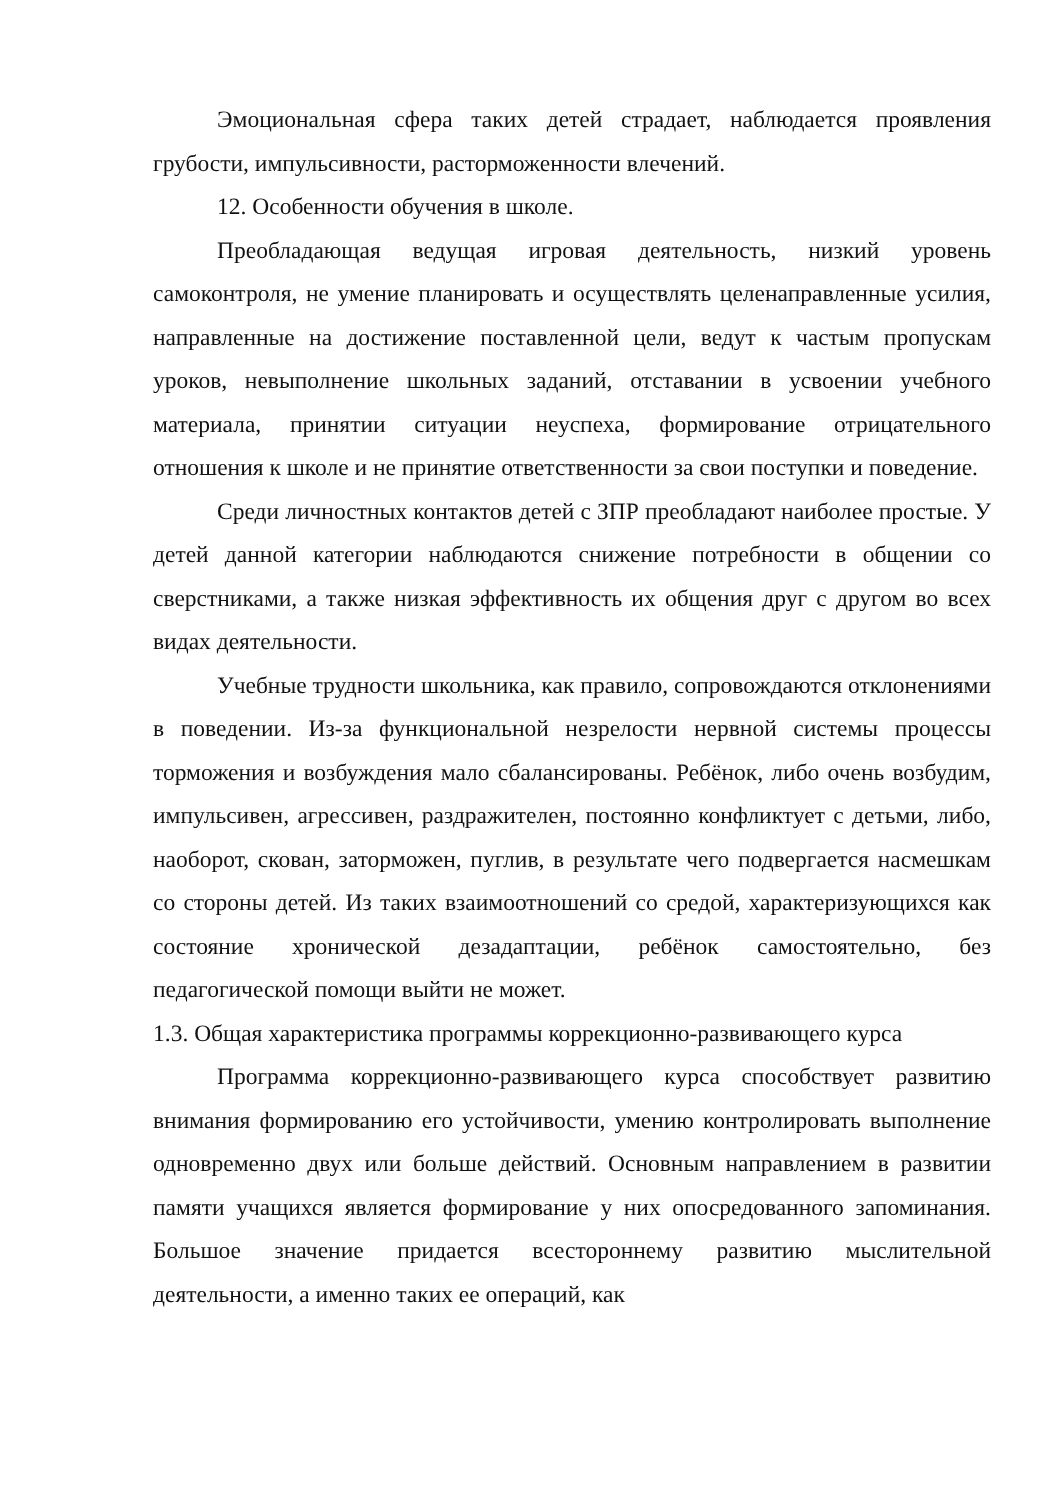Эмоциональная сфера таких детей страдает, наблюдается проявления грубости, импульсивности, расторможенности влечений.
12. Особенности обучения в школе.
Преобладающая ведущая игровая деятельность, низкий уровень самоконтроля, не умение планировать и осуществлять целенаправленные усилия, направленные на достижение поставленной цели, ведут к частым пропускам уроков, невыполнение школьных заданий, отставании в усвоении учебного материала, принятии ситуации неуспеха, формирование отрицательного отношения к школе и не принятие ответственности за свои поступки и поведение.
Среди личностных контактов детей с ЗПР преобладают наиболее простые. У детей данной категории наблюдаются снижение потребности в общении со сверстниками, а также низкая эффективность их общения друг с другом во всех видах деятельности.
Учебные трудности школьника, как правило, сопровождаются отклонениями в поведении. Из-за функциональной незрелости нервной системы процессы торможения и возбуждения мало сбалансированы. Ребёнок, либо очень возбудим, импульсивен, агрессивен, раздражителен, постоянно конфликтует с детьми, либо, наоборот, скован, заторможен, пуглив, в результате чего подвергается насмешкам со стороны детей. Из таких взаимоотношений со средой, характеризующихся как состояние хронической дезадаптации, ребёнок самостоятельно, без педагогической помощи выйти не может.
1.3. Общая характеристика программы коррекционно-развивающего курса
Программа коррекционно-развивающего курса способствует развитию внимания формированию его устойчивости, умению контролировать выполнение одновременно двух или больше действий. Основным направлением в развитии памяти учащихся является формирование у них опосредованного запоминания. Большое значение придается всестороннему развитию мыслительной деятельности, а именно таких ее операций, как